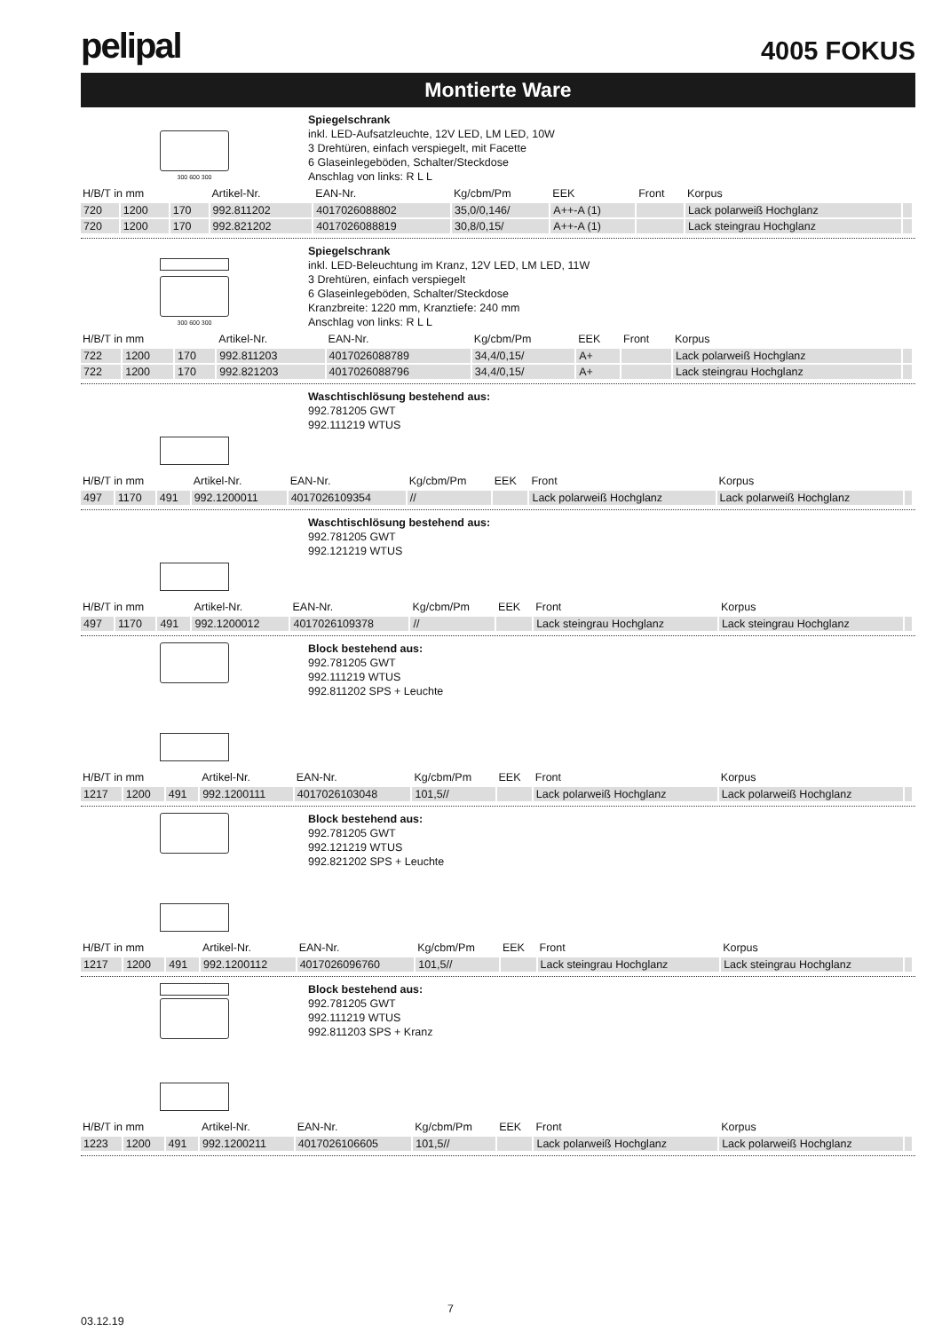pelipal
4005 FOKUS
Montierte Ware
300 600 300
Spiegelschrank
inkl. LED-Aufsatzleuchte, 12V LED, LM LED, 10W
3 Drehtüren, einfach verspiegelt, mit Facette
6 Glaseinlegeböden, Schalter/Steckdose
Anschlag von links: R L L
| H/B/T in mm | | | Artikel-Nr. | EAN-Nr. | Kg/cbm/Pm | EEK | Front | Korpus | |
| --- | --- | --- | --- | --- | --- | --- | --- | --- | --- |
| 720 | 1200 | 170 | 992.811202 | 4017026088802 | 35,0/0,146/ | A++-A (1) | | Lack polarweiß Hochglanz | |
| 720 | 1200 | 170 | 992.821202 | 4017026088819 | 30,8/0,15/ | A++-A (1) | | Lack steingrau Hochglanz | |
300 600 300
Spiegelschrank
inkl. LED-Beleuchtung im Kranz, 12V LED, LM LED, 11W
3 Drehtüren, einfach verspiegelt
6 Glaseinlegeböden, Schalter/Steckdose
Kranzbreite: 1220 mm, Kranztiefe: 240 mm
Anschlag von links: R L L
| H/B/T in mm | | | Artikel-Nr. | EAN-Nr. | Kg/cbm/Pm | EEK | Front | Korpus | |
| --- | --- | --- | --- | --- | --- | --- | --- | --- | --- |
| 722 | 1200 | 170 | 992.811203 | 4017026088789 | 34,4/0,15/ | A+ | | Lack polarweiß Hochglanz | |
| 722 | 1200 | 170 | 992.821203 | 4017026088796 | 34,4/0,15/ | A+ | | Lack steingrau Hochglanz | |
Waschtischlösung bestehend aus:
992.781205 GWT
992.111219 WTUS
| H/B/T in mm | | | Artikel-Nr. | EAN-Nr. | Kg/cbm/Pm | EEK | Front | Korpus | |
| --- | --- | --- | --- | --- | --- | --- | --- | --- | --- |
| 497 | 1170 | 491 | 992.1200011 | 4017026109354 | // | | Lack polarweiß Hochglanz | Lack polarweiß Hochglanz | |
Waschtischlösung bestehend aus:
992.781205 GWT
992.121219 WTUS
| H/B/T in mm | | | Artikel-Nr. | EAN-Nr. | Kg/cbm/Pm | EEK | Front | Korpus | |
| --- | --- | --- | --- | --- | --- | --- | --- | --- | --- |
| 497 | 1170 | 491 | 992.1200012 | 4017026109378 | // | | Lack steingrau Hochglanz | Lack steingrau Hochglanz | |
Block bestehend aus:
992.781205 GWT
992.111219 WTUS
992.811202 SPS + Leuchte
| H/B/T in mm | | | Artikel-Nr. | EAN-Nr. | Kg/cbm/Pm | EEK | Front | Korpus | |
| --- | --- | --- | --- | --- | --- | --- | --- | --- | --- |
| 1217 | 1200 | 491 | 992.1200111 | 4017026103048 | 101,5// | | Lack polarweiß Hochglanz | Lack polarweiß Hochglanz | |
Block bestehend aus:
992.781205 GWT
992.121219 WTUS
992.821202 SPS + Leuchte
| H/B/T in mm | | | Artikel-Nr. | EAN-Nr. | Kg/cbm/Pm | EEK | Front | Korpus | |
| --- | --- | --- | --- | --- | --- | --- | --- | --- | --- |
| 1217 | 1200 | 491 | 992.1200112 | 4017026096760 | 101,5// | | Lack steingrau Hochglanz | Lack steingrau Hochglanz | |
Block bestehend aus:
992.781205 GWT
992.111219 WTUS
992.811203 SPS + Kranz
| H/B/T in mm | | | Artikel-Nr. | EAN-Nr. | Kg/cbm/Pm | EEK | Front | Korpus | |
| --- | --- | --- | --- | --- | --- | --- | --- | --- | --- |
| 1223 | 1200 | 491 | 992.1200211 | 4017026106605 | 101,5// | | Lack polarweiß Hochglanz | Lack polarweiß Hochglanz | |
03.12.19 7